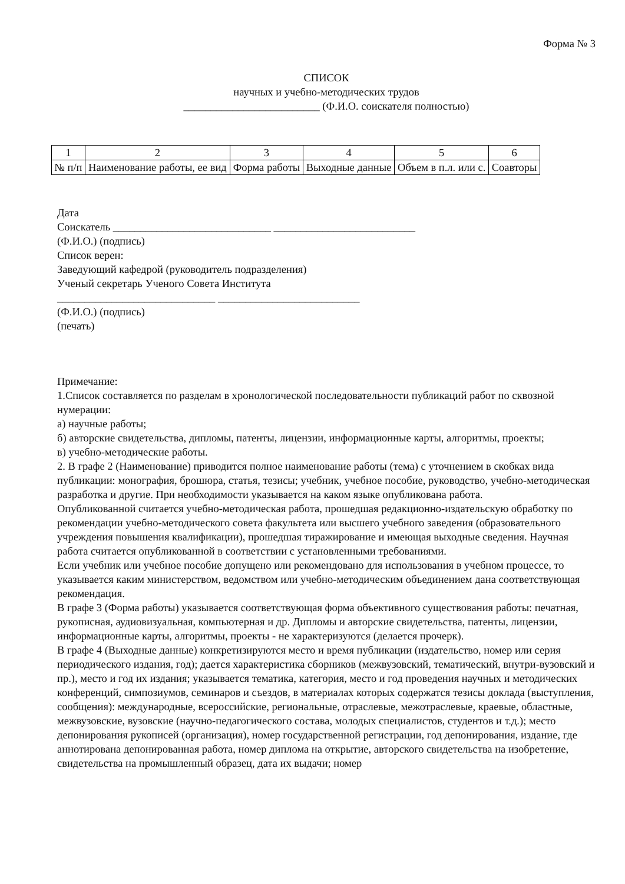Форма № 3
СПИСОК
научных и учебно-методических трудов
_________________________ (Ф.И.О. соискателя полностью)
| 1 | 2 | 3 | 4 | 5 | 6 |
| № п/п | Наименование работы, ее вид | Форма работы | Выходные данные | Объем в п.л. или с. | Соавторы |
Дата
Соискатель _____________________________ __________________________
(Ф.И.О.) (подпись)
Список верен:
Заведующий кафедрой (руководитель подразделения)
Ученый секретарь Ученого Совета Института
_____________________________ __________________________
(Ф.И.О.) (подпись)
(печать)
Примечание:
1.Список составляется по разделам в хронологической последовательности публикаций работ по сквозной нумерации:
а) научные работы;
б) авторские свидетельства, дипломы, патенты, лицензии, информационные карты, алгоритмы, проекты;
в) учебно-методические работы.
2. В графе 2 (Наименование) приводится полное наименование работы (тема) с уточнением в скобках вида публикации: монография, брошюра, статья, тезисы; учебник, учебное пособие, руководство, учебно-методическая разработка и другие. При необходимости указывается на каком языке опубликована работа.
Опубликованной считается учебно-методическая работа, прошедшая редакционно-издательскую обработку по рекомендации учебно-методического совета факультета или высшего учебного заведения (образовательного учреждения повышения квалификации), прошедшая тиражирование и имеющая выходные сведения. Научная работа считается опубликованной в соответствии с установленными требованиями.
Если учебник или учебное пособие допущено или рекомендовано для использования в учебном процессе, то указывается каким министерством, ведомством или учебно-методическим объединением дана соответствующая рекомендация.
В графе 3 (Форма работы) указывается соответствующая форма объективного существования работы: печатная, рукописная, аудиовизуальная, компьютерная и др. Дипломы и авторские свидетельства, патенты, лицензии, информационные карты, алгоритмы, проекты - не характеризуются (делается прочерк).
В графе 4 (Выходные данные) конкретизируются место и время публикации (издательство, номер или серия периодического издания, год); дается характеристика сборников (межвузовский, тематический, внутри-вузовский и пр.), место и год их издания; указывается тематика, категория, место и год проведения научных и методических конференций, симпозиумов, семинаров и съездов, в материалах которых содержатся тезисы доклада (выступления, сообщения): международные, всероссийские, региональные, отраслевые, межотраслевые, краевые, областные, межвузовские, вузовские (научно-педагогического состава, молодых специалистов, студентов и т.д.); место депонирования рукописей (организация), номер государственной регистрации, год депонирования, издание, где аннотирована депонированная работа, номер диплома на открытие, авторского свидетельства на изобретение, свидетельства на промышленный образец, дата их выдачи; номер